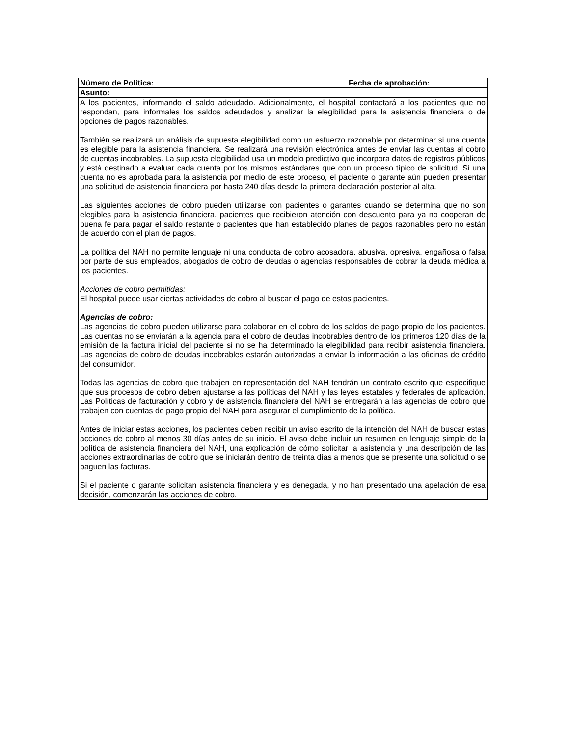| Número de Política: | Fecha de aprobación: |
| Asunto: | |
| A los pacientes, informando el saldo adeudado. Adicionalmente, el hospital contactará a los pacientes que no respondan, para informales los saldos adeudados y analizar la elegibilidad para la asistencia financiera o de opciones de pagos razonables. También se realizará un análisis de supuesta elegibilidad como un esfuerzo razonable por determinar si una cuenta es elegible para la asistencia financiera. Se realizará una revisión electrónica antes de enviar las cuentas al cobro de cuentas incobrables. La supuesta elegibilidad usa un modelo predictivo que incorpora datos de registros públicos y está destinado a evaluar cada cuenta por los mismos estándares que con un proceso típico de solicitud. Si una cuenta no es aprobada para la asistencia por medio de este proceso, el paciente o garante aún pueden presentar una solicitud de asistencia financiera por hasta 240 días desde la primera declaración posterior al alta. Las siguientes acciones de cobro pueden utilizarse con pacientes o garantes cuando se determina que no son elegibles para la asistencia financiera, pacientes que recibieron atención con descuento para ya no cooperan de buena fe para pagar el saldo restante o pacientes que han establecido planes de pagos razonables pero no están de acuerdo con el plan de pagos. La política del NAH no permite lenguaje ni una conducta de cobro acosadora, abusiva, opresiva, engañosa o falsa por parte de sus empleados, abogados de cobro de deudas o agencias responsables de cobrar la deuda médica a los pacientes. Acciones de cobro permitidas: El hospital puede usar ciertas actividades de cobro al buscar el pago de estos pacientes. Agencias de cobro: Las agencias de cobro pueden utilizarse para colaborar en el cobro de los saldos de pago propio de los pacientes. Las cuentas no se enviarán a la agencia para el cobro de deudas incobrables dentro de los primeros 120 días de la emisión de la factura inicial del paciente si no se ha determinado la elegibilidad para recibir asistencia financiera. Las agencias de cobro de deudas incobrables estarán autorizadas a enviar la información a las oficinas de crédito del consumidor. Todas las agencias de cobro que trabajen en representación del NAH tendrán un contrato escrito que especifique que sus procesos de cobro deben ajustarse a las políticas del NAH y las leyes estatales y federales de aplicación. Las Políticas de facturación y cobro y de asistencia financiera del NAH se entregarán a las agencias de cobro que trabajen con cuentas de pago propio del NAH para asegurar el cumplimiento de la política. Antes de iniciar estas acciones, los pacientes deben recibir un aviso escrito de la intención del NAH de buscar estas acciones de cobro al menos 30 días antes de su inicio. El aviso debe incluir un resumen en lenguaje simple de la política de asistencia financiera del NAH, una explicación de cómo solicitar la asistencia y una descripción de las acciones extraordinarias de cobro que se iniciarán dentro de treinta días a menos que se presente una solicitud o se paguen las facturas. Si el paciente o garante solicitan asistencia financiera y es denegada, y no han presentado una apelación de esa decisión, comenzarán las acciones de cobro. | |